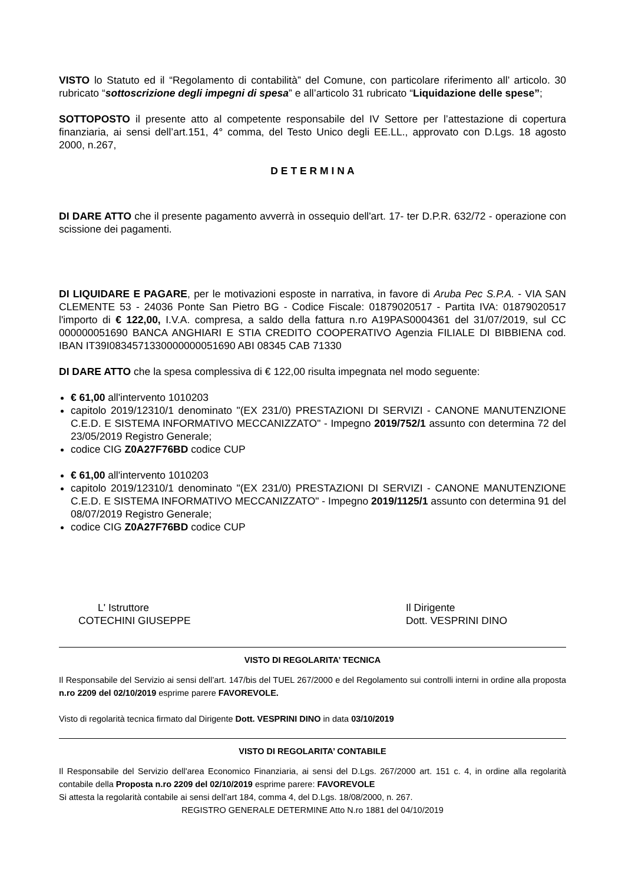VISTO lo Statuto ed il “Regolamento di contabilità” del Comune, con particolare riferimento all’ articolo. 30 rubricato “sottoscrizione degli impegni di spesa” e all’articolo 31 rubricato “Liquidazione delle spese”;
SOTTOPOSTO il presente atto al competente responsabile del IV Settore per l’attestazione di copertura finanziaria, ai sensi dell’art.151, 4° comma, del Testo Unico degli EE.LL., approvato con D.Lgs. 18 agosto 2000, n.267,
D E T E R M I N A
DI DARE ATTO che il presente pagamento avverrà in ossequio dell'art. 17- ter D.P.R. 632/72 - operazione con scissione dei pagamenti.
DI LIQUIDARE E PAGARE, per le motivazioni esposte in narrativa, in favore di Aruba Pec S.P.A. - VIA SAN CLEMENTE 53 - 24036 Ponte San Pietro BG - Codice Fiscale: 01879020517 - Partita IVA: 01879020517 l'importo di € 122,00, I.V.A. compresa, a saldo della fattura n.ro A19PAS0004361 del 31/07/2019, sul CC 000000051690 BANCA ANGHIARI E STIA CREDITO COOPERATIVO Agenzia FILIALE DI BIBBIENA cod. IBAN IT39I0834571330000000051690 ABI 08345 CAB 71330
DI DARE ATTO che la spesa complessiva di € 122,00 risulta impegnata nel modo seguente:
€ 61,00 all'intervento 1010203
capitolo 2019/12310/1 denominato "(EX 231/0) PRESTAZIONI DI SERVIZI - CANONE MANUTENZIONE C.E.D. E SISTEMA INFORMATIVO MECCANIZZATO" - Impegno 2019/752/1 assunto con determina 72 del 23/05/2019 Registro Generale;
codice CIG Z0A27F76BD codice CUP
€ 61,00 all'intervento 1010203
capitolo 2019/12310/1 denominato "(EX 231/0) PRESTAZIONI DI SERVIZI - CANONE MANUTENZIONE C.E.D. E SISTEMA INFORMATIVO MECCANIZZATO" - Impegno 2019/1125/1 assunto con determina 91 del 08/07/2019 Registro Generale;
codice CIG Z0A27F76BD codice CUP
L' Istruttore
COTECHINI GIUSEPPE
Il Dirigente
Dott. VESPRINI DINO
VISTO DI REGOLARITA’ TECNICA
Il Responsabile del Servizio ai sensi dell’art. 147/bis del TUEL 267/2000 e del Regolamento sui controlli interni in ordine alla proposta n.ro 2209 del 02/10/2019 esprime parere FAVOREVOLE.
Visto di regolarità tecnica firmato dal Dirigente Dott. VESPRINI DINO in data 03/10/2019
VISTO DI REGOLARITA’ CONTABILE
Il Responsabile del Servizio dell'area Economico Finanziaria, ai sensi del D.Lgs. 267/2000 art. 151 c. 4, in ordine alla regolarità contabile della Proposta n.ro 2209 del 02/10/2019 esprime parere: FAVOREVOLE
Si attesta la regolarità contabile ai sensi dell’art 184, comma 4, del D.Lgs. 18/08/2000, n. 267.
REGISTRO GENERALE DETERMINE Atto N.ro 1881 del 04/10/2019